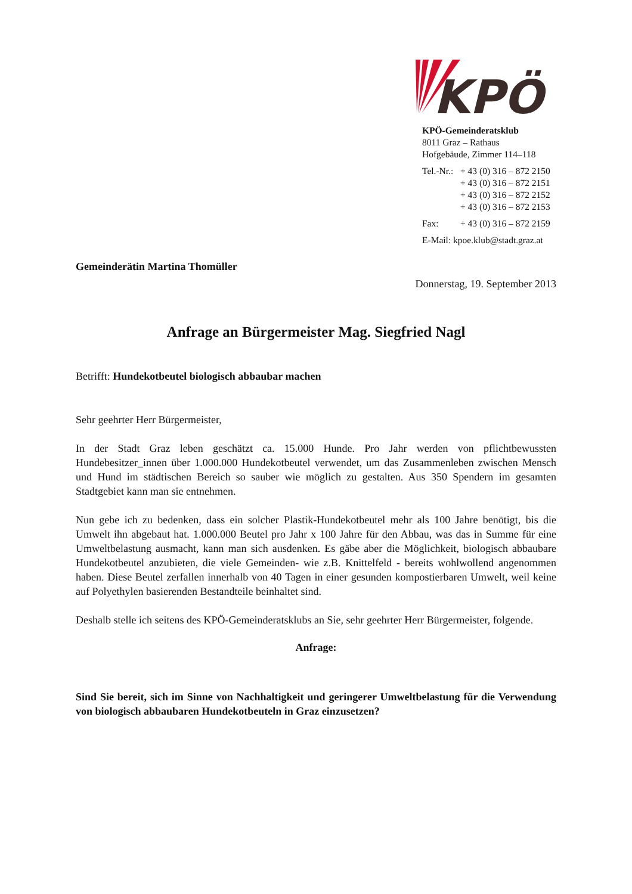KPÖ
KPÖ-Gemeinderatsklub
8011 Graz – Rathaus
Hofgebäude, Zimmer 114–118
| Tel.-Nr.: | + 43 (0) 316 – 872 2150 + 43 (0) 316 – 872 2151 + 43 (0) 316 – 872 2152 + 43 (0) 316 – 872 2153 |
| Fax: | + 43 (0) 316 – 872 2159 |
| E-Mail: kpoe.klub@stadt.graz.at | |
Gemeinderätin Martina Thomüller
Donnerstag, 19. September 2013
Anfrage an Bürgermeister Mag. Siegfried Nagl
Betrifft: Hundekotbeutel biologisch abbaubar machen
Sehr geehrter Herr Bürgermeister,
In der Stadt Graz leben geschätzt ca. 15.000 Hunde. Pro Jahr werden von pflichtbewussten Hundebesitzer_innen über 1.000.000 Hundekotbeutel verwendet, um das Zusammenleben zwischen Mensch und Hund im städtischen Bereich so sauber wie möglich zu gestalten. Aus 350 Spendern im gesamten Stadtgebiet kann man sie entnehmen.
Nun gebe ich zu bedenken, dass ein solcher Plastik-Hundekotbeutel mehr als 100 Jahre benötigt, bis die Umwelt ihn abgebaut hat. 1.000.000 Beutel pro Jahr x 100 Jahre für den Abbau, was das in Summe für eine Umweltbelastung ausmacht, kann man sich ausdenken. Es gäbe aber die Möglichkeit, biologisch abbaubare Hundekotbeutel anzubieten, die viele Gemeinden- wie z.B. Knittelfeld - bereits wohlwollend angenommen haben. Diese Beutel zerfallen innerhalb von 40 Tagen in einer gesunden kompostierbaren Umwelt, weil keine auf Polyethylen basierenden Bestandteile beinhaltet sind.
Deshalb stelle ich seitens des KPÖ-Gemeinderatsklubs an Sie, sehr geehrter Herr Bürgermeister, folgende.
Anfrage:
Sind Sie bereit, sich im Sinne von Nachhaltigkeit und geringerer Umweltbelastung für die Verwendung von biologisch abbaubaren Hundekotbeuteln in Graz einzusetzen?